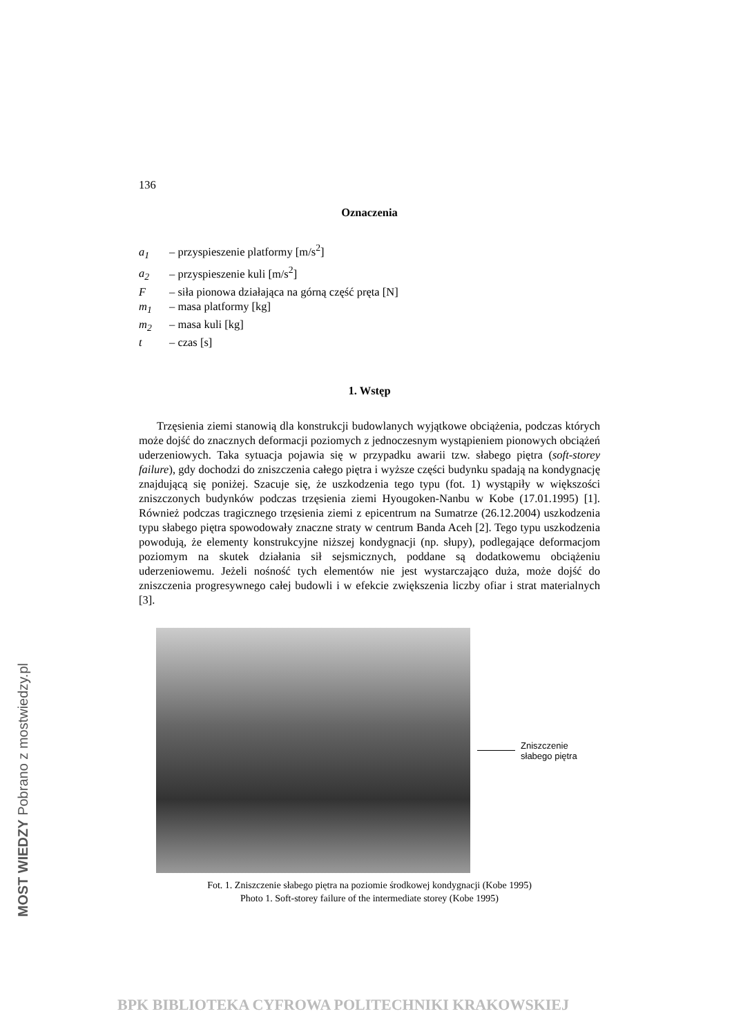136
Oznaczenia
a<sub>1</sub> – przyspieszenie platformy [m/s<sup>2</sup>]
a<sub>2</sub> – przyspieszenie kuli [m/s<sup>2</sup>]
F – siła pionowa działająca na górną część pręta [N]
m<sub>1</sub> – masa platformy [kg]
m<sub>2</sub> – masa kuli [kg]
t – czas [s]
1. Wstęp
Trzęsienia ziemi stanowią dla konstrukcji budowlanych wyjątkowe obciążenia, podczas których może dojść do znacznych deformacji poziomych z jednoczesnym wystąpieniem pionowych obciążeń uderzeniowych. Taka sytuacja pojawia się w przypadku awarii tzw. słabego piętra (soft-storey failure), gdy dochodzi do zniszczenia całego piętra i wyższe części budynku spadają na kondygnację znajdującą się poniżej. Szacuje się, że uszkodzenia tego typu (fot. 1) wystąpiły w większości zniszczonych budynków podczas trzęsienia ziemi Hyougoken-Nanbu w Kobe (17.01.1995) [1]. Również podczas tragicznego trzęsienia ziemi z epicentrum na Sumatrze (26.12.2004) uszkodzenia typu słabego piętra spowodowały znaczne straty w centrum Banda Aceh [2]. Tego typu uszkodzenia powodują, że elementy konstrukcyjne niższej kondygnacji (np. słupy), podlegające deformacjom poziomym na skutek działania sił sejsmicznych, poddane są dodatkowemu obciążeniu uderzeniowemu. Jeżeli nośność tych elementów nie jest wystarczająco duża, może dojść do zniszczenia progresywnego całej budowli i w efekcie zwiększenia liczby ofiar i strat materialnych [3].
Zniszczenie
słabego piętra
Fot. 1. Zniszczenie słabego piętra na poziomie środkowej kondygnacji (Kobe 1995)
Photo 1. Soft-storey failure of the intermediate storey (Kobe 1995)
MOST WIEDZY Pobrano z mostwiedzy.pl
BPK BIBLIOTEKA CYFROWA POLITECHNIKI KRAKOWSKIEJ